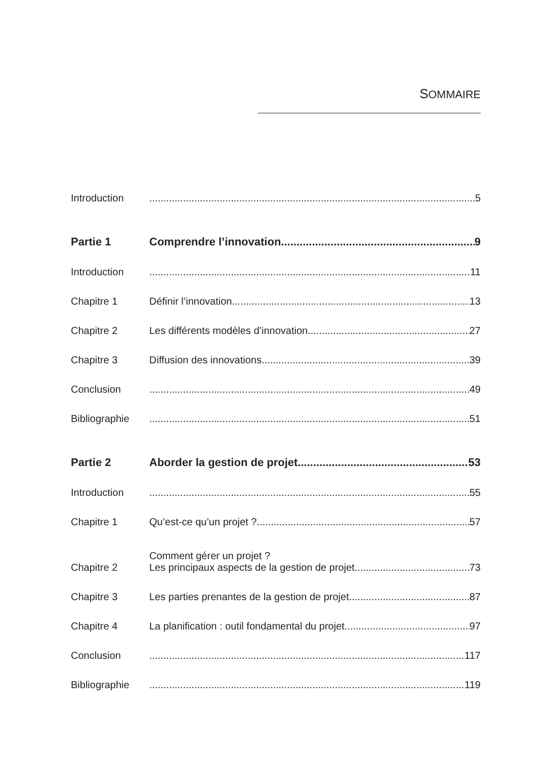SOMMAIRE
Introduction 5
Partie 1 Comprendre l’innovation 9
Introduction 11
Chapitre 1 Définir l’innovation 13
Chapitre 2 Les différents modèles d’innovation 27
Chapitre 3 Diffusion des innovations 39
Conclusion 49
Bibliographie 51
Partie 2 Aborder la gestion de projet 53
Introduction 55
Chapitre 1 Qu’est-ce qu’un projet ? 57
Chapitre 2 Comment gérer un projet ?
Les principaux aspects de la gestion de projet 73
Chapitre 3 Les parties prenantes de la gestion de projet 87
Chapitre 4 La planification : outil fondamental du projet 97
Conclusion 117
Bibliographie 119